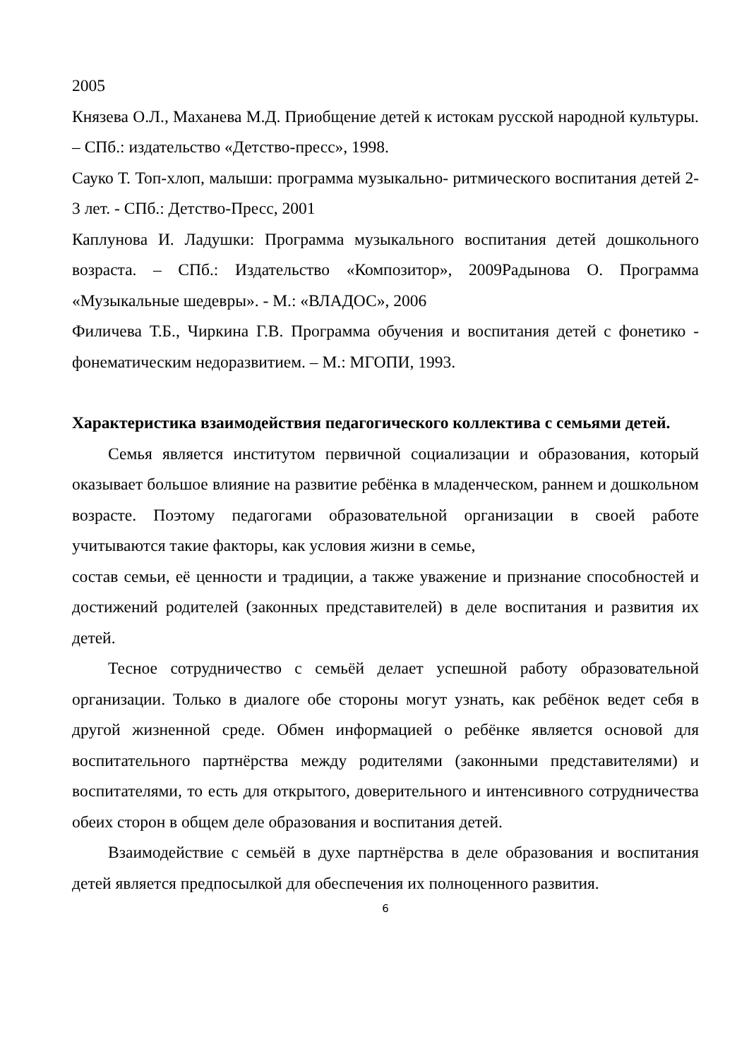2005
Князева О.Л., Маханева М.Д. Приобщение детей к истокам русской народной культуры. – СПб.: издательство «Детство-пресс», 1998.
Сауко Т. Топ-хлоп, малыши: программа музыкально- ритмического воспитания детей 2-3 лет. - СПб.: Детство-Пресс, 2001
Каплунова И. Ладушки: Программа музыкального воспитания детей дошкольного возраста. – СПб.: Издательство «Композитор», 2009Радынова О. Программа «Музыкальные шедевры». - М.: «ВЛАДОС», 2006
Филичева Т.Б., Чиркина Г.В. Программа обучения и воспитания детей с фонетико - фонематическим недоразвитием. – М.: МГОПИ, 1993.
Характеристика взаимодействия педагогического коллектива с семьями детей.
Семья является институтом первичной социализации и образования, который оказывает большое влияние на развитие ребёнка в младенческом, раннем и дошкольном возрасте. Поэтому педагогами образовательной организации в своей работе учитываются такие факторы, как условия жизни в семье,
состав семьи, её ценности и традиции, а также уважение и признание способностей и достижений родителей (законных представителей) в деле воспитания и развития их детей.
Тесное сотрудничество с семьёй делает успешной работу образовательной организации. Только в диалоге обе стороны могут узнать, как ребёнок ведет себя в другой жизненной среде. Обмен информацией о ребёнке является основой для воспитательного партнёрства между родителями (законными представителями) и воспитателями, то есть для открытого, доверительного и интенсивного сотрудничества обеих сторон в общем деле образования и воспитания детей.
Взаимодействие с семьёй в духе партнёрства в деле образования и воспитания детей является предпосылкой для обеспечения их полноценного развития.
6